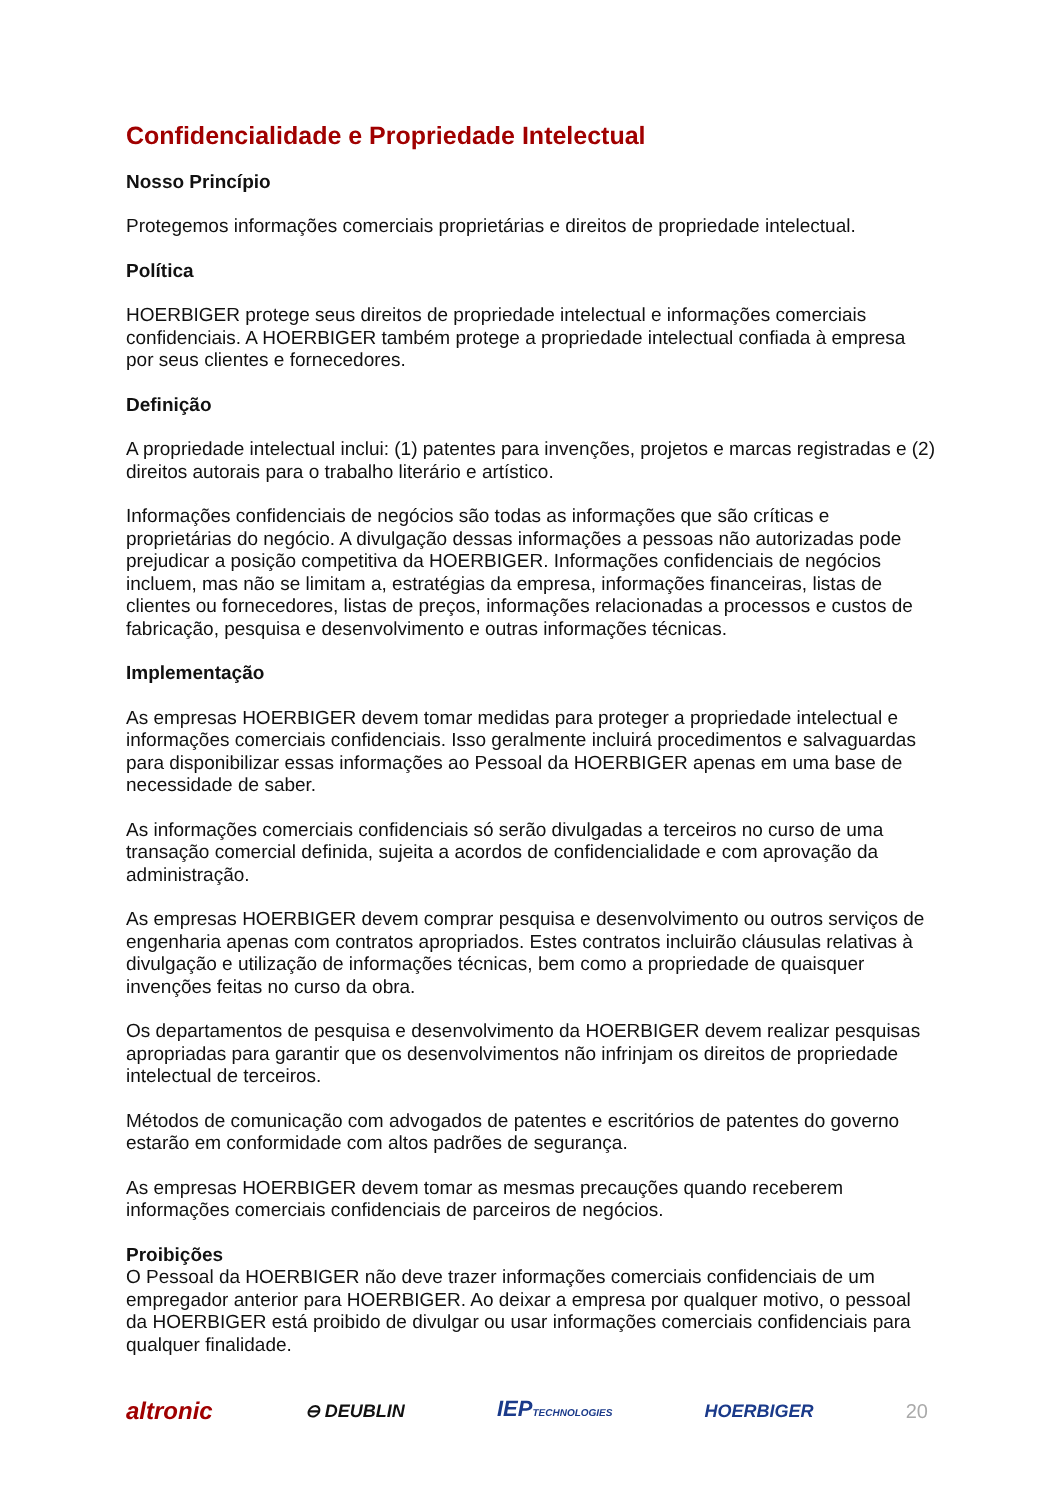Confidencialidade e Propriedade Intelectual
Nosso Princípio
Protegemos informações comerciais proprietárias e direitos de propriedade intelectual.
Política
HOERBIGER protege seus direitos de propriedade intelectual e informações comerciais confidenciais. A HOERBIGER também protege a propriedade intelectual confiada à empresa por seus clientes e fornecedores.
Definição
A propriedade intelectual inclui: (1) patentes para invenções, projetos e marcas registradas e (2) direitos autorais para o trabalho literário e artístico.
Informações confidenciais de negócios são todas as informações que são críticas e proprietárias do negócio. A divulgação dessas informações a pessoas não autorizadas pode prejudicar a posição competitiva da HOERBIGER. Informações confidenciais de negócios incluem, mas não se limitam a, estratégias da empresa, informações financeiras, listas de clientes ou fornecedores, listas de preços, informações relacionadas a processos e custos de fabricação, pesquisa e desenvolvimento e outras informações técnicas.
Implementação
As empresas HOERBIGER devem tomar medidas para proteger a propriedade intelectual e informações comerciais confidenciais. Isso geralmente incluirá procedimentos e salvaguardas para disponibilizar essas informações ao Pessoal da HOERBIGER apenas em uma base de necessidade de saber.
As informações comerciais confidenciais só serão divulgadas a terceiros no curso de uma transação comercial definida, sujeita a acordos de confidencialidade e com aprovação da administração.
As empresas HOERBIGER devem comprar pesquisa e desenvolvimento ou outros serviços de engenharia apenas com contratos apropriados. Estes contratos incluirão cláusulas relativas à divulgação e utilização de informações técnicas, bem como a propriedade de quaisquer invenções feitas no curso da obra.
Os departamentos de pesquisa e desenvolvimento da HOERBIGER devem realizar pesquisas apropriadas para garantir que os desenvolvimentos não infrinjam os direitos de propriedade intelectual de terceiros.
Métodos de comunicação com advogados de patentes e escritórios de patentes do governo estarão em conformidade com altos padrões de segurança.
As empresas HOERBIGER devem tomar as mesmas precauções quando receberem informações comerciais confidenciais de parceiros de negócios.
Proibições
O Pessoal da HOERBIGER não deve trazer informações comerciais confidenciais de um empregador anterior para HOERBIGER. Ao deixar a empresa por qualquer motivo, o pessoal da HOERBIGER está proibido de divulgar ou usar informações comerciais confidenciais para qualquer finalidade.
altronic ⊖ DEUBLIN IEPTECHNOLOGIES HOERBIGER 20